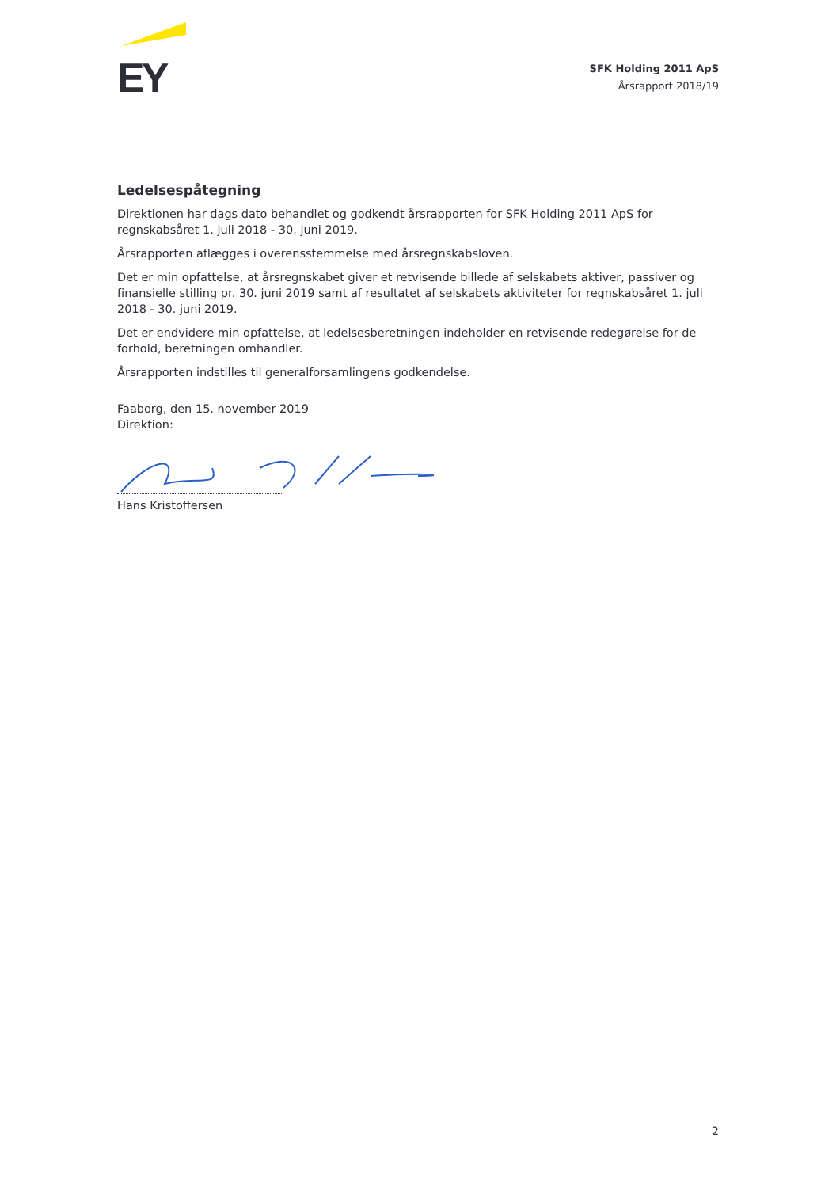EY
SFK Holding 2011 ApS
Årsrapport 2018/19
Ledelsespåtegning
Direktionen har dags dato behandlet og godkendt årsrapporten for SFK Holding 2011 ApS for regnskabsåret 1. juli 2018 - 30. juni 2019.
Årsrapporten aflægges i overensstemmelse med årsregnskabsloven.
Det er min opfattelse, at årsregnskabet giver et retvisende billede af selskabets aktiver, passiver og finansielle stilling pr. 30. juni 2019 samt af resultatet af selskabets aktiviteter for regnskabsåret 1. juli 2018 - 30. juni 2019.
Det er endvidere min opfattelse, at ledelsesberetningen indeholder en retvisende redegørelse for de forhold, beretningen omhandler.
Årsrapporten indstilles til generalforsamlingens godkendelse.
Faaborg, den 15. november 2019
Direktion:
Hans Kristoffersen
2